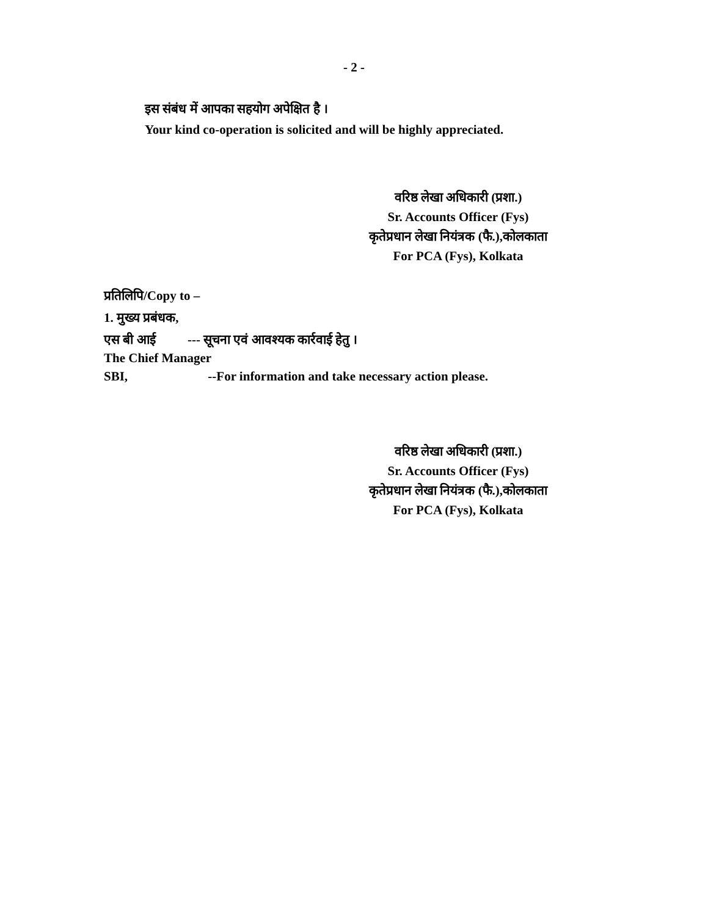- 2 -
इस संबंध में आपका सहयोग अपेक्षित है ।
Your kind co-operation is solicited and will be highly appreciated.
वरिष्ठ लेखा अधिकारी (प्रशा.)
Sr. Accounts Officer (Fys)
कृतेप्रधान लेखा नियंत्रक (फै.),कोलकाता
For PCA (Fys), Kolkata
प्रतिलिपि/Copy to –
1. मुख्य प्रबंधक,
एस बी आई --- सूचना एवं आवश्यक कार्रवाई हेतु ।
The Chief Manager
SBI, --For information and take necessary action please.
वरिष्ठ लेखा अधिकारी (प्रशा.)
Sr. Accounts Officer (Fys)
कृतेप्रधान लेखा नियंत्रक (फै.),कोलकाता
For PCA (Fys), Kolkata